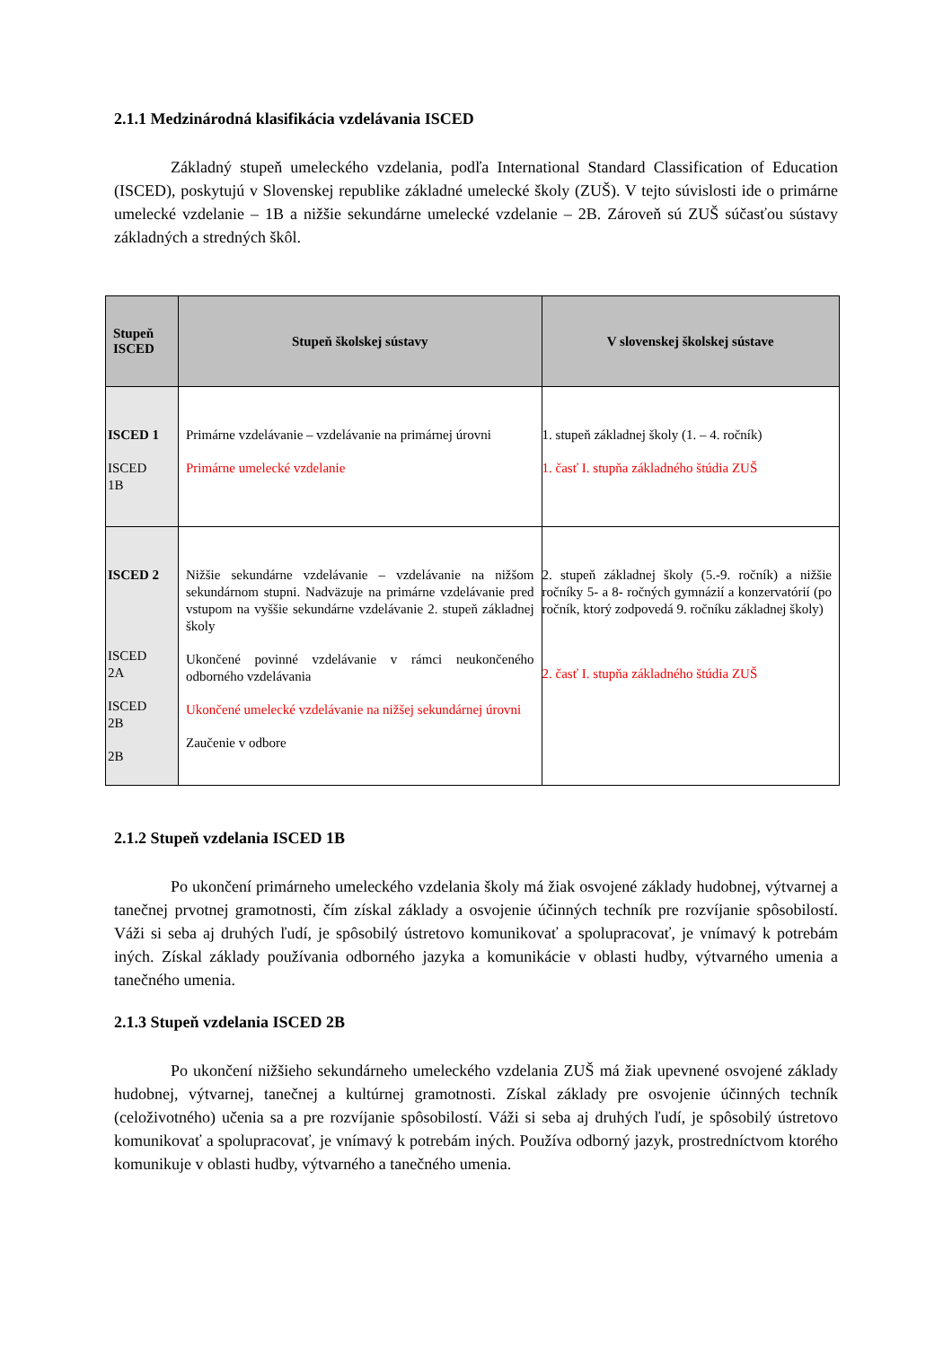2.1.1 Medzinárodná klasifikácia vzdelávania ISCED
Základný stupeň umeleckého vzdelania, podľa International Standard Classification of Education (ISCED), poskytujú v Slovenskej republike základné umelecké školy (ZUŠ). V tejto súvislosti ide o primárne umelecké vzdelanie – 1B a nižšie sekundárne umelecké vzdelanie – 2B. Zároveň sú ZUŠ súčasťou sústavy základných a stredných škôl.
| Stupeň ISCED | Stupeň školskej sústavy | V slovenskej školskej sústave |
| --- | --- | --- |
| ISCED 1 ISCED 1B | Primárne vzdelávanie – vzdelávanie na primárnej úrovni Primárne umelecké vzdelanie | 1. stupeň základnej školy (1. – 4. ročník) 1. časť I. stupňa základného štúdia ZUŠ |
| ISCED 2 ISCED 2A ISCED 2B 2B | Nižšie sekundárne vzdelávanie – vzdelávanie na nižšom sekundárnom stupni. Nadväzuje na primárne vzdelávanie pred vstupom na vyššie sekundárne vzdelávanie 2. stupeň základnej školy Ukončené povinné vzdelávanie v rámci neukončeného odborného vzdelávania Ukončené umelecké vzdelávanie na nižšej sekundárnej úrovni Zaučenie v odbore | 2. stupeň základnej školy (5.-9. ročník) a nižšie ročníky 5- a 8- ročných gymnázií a konzervatórií (po ročník, ktorý zodpovedá 9. ročníku základnej školy) 2. časť I. stupňa základného štúdia ZUŠ |
2.1.2 Stupeň vzdelania ISCED 1B
Po ukončení primárneho umeleckého vzdelania školy má žiak osvojené základy hudobnej, výtvarnej a tanečnej prvotnej gramotnosti, čím získal základy a osvojenie účinných techník pre rozvíjanie spôsobilostí. Váži si seba aj druhých ľudí, je spôsobilý ústretovo komunikovať a spolupracovať, je vnímavý k potrebám iných. Získal základy používania odborného jazyka a komunikácie v oblasti hudby, výtvarného umenia a tanečného umenia.
2.1.3 Stupeň vzdelania ISCED 2B
Po ukončení nižšieho sekundárneho umeleckého vzdelania ZUŠ má žiak upevnené osvojené základy hudobnej, výtvarnej, tanečnej a kultúrnej gramotnosti. Získal základy pre osvojenie účinných techník (celoživotného) učenia sa a pre rozvíjanie spôsobilostí. Váži si seba aj druhých ľudí, je spôsobilý ústretovo komunikovať a spolupracovať, je vnímavý k potrebám iných. Používa odborný jazyk, prostredníctvom ktorého komunikuje v oblasti hudby, výtvarného a tanečného umenia.